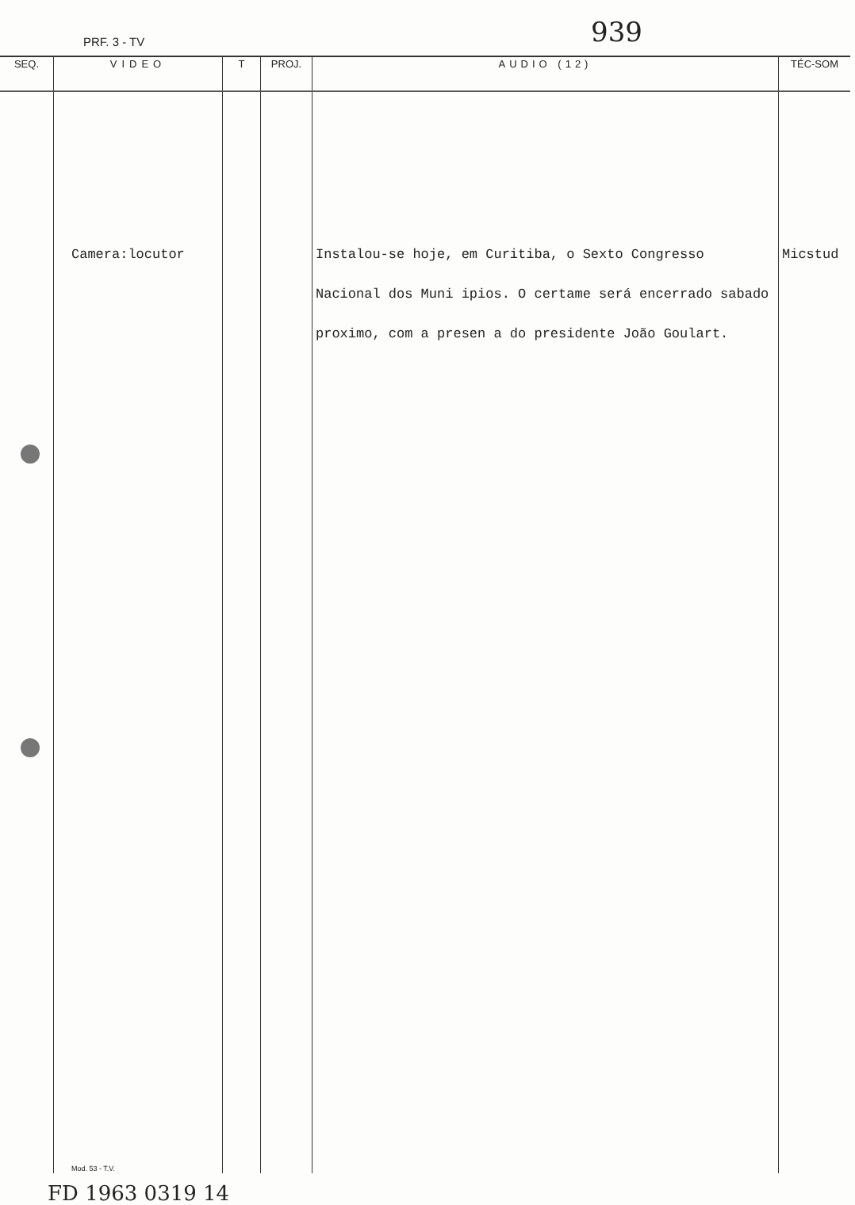PRF. 3 - TV 939
| SEQ. | VIDEO | T | PROJ. | AUDIO (12) | TÉC-SOM |
| --- | --- | --- | --- | --- | --- |
| | Camera:locutor Mod. 53 - T.V. | | | Instalou-se hoje, em Curitiba, o Sexto Congresso Nacional dos Muni ipios. O certame será encerrado sabado proximo, com a presen a do presidente João Goulart. | Micstud |
FD 1963 0319 14